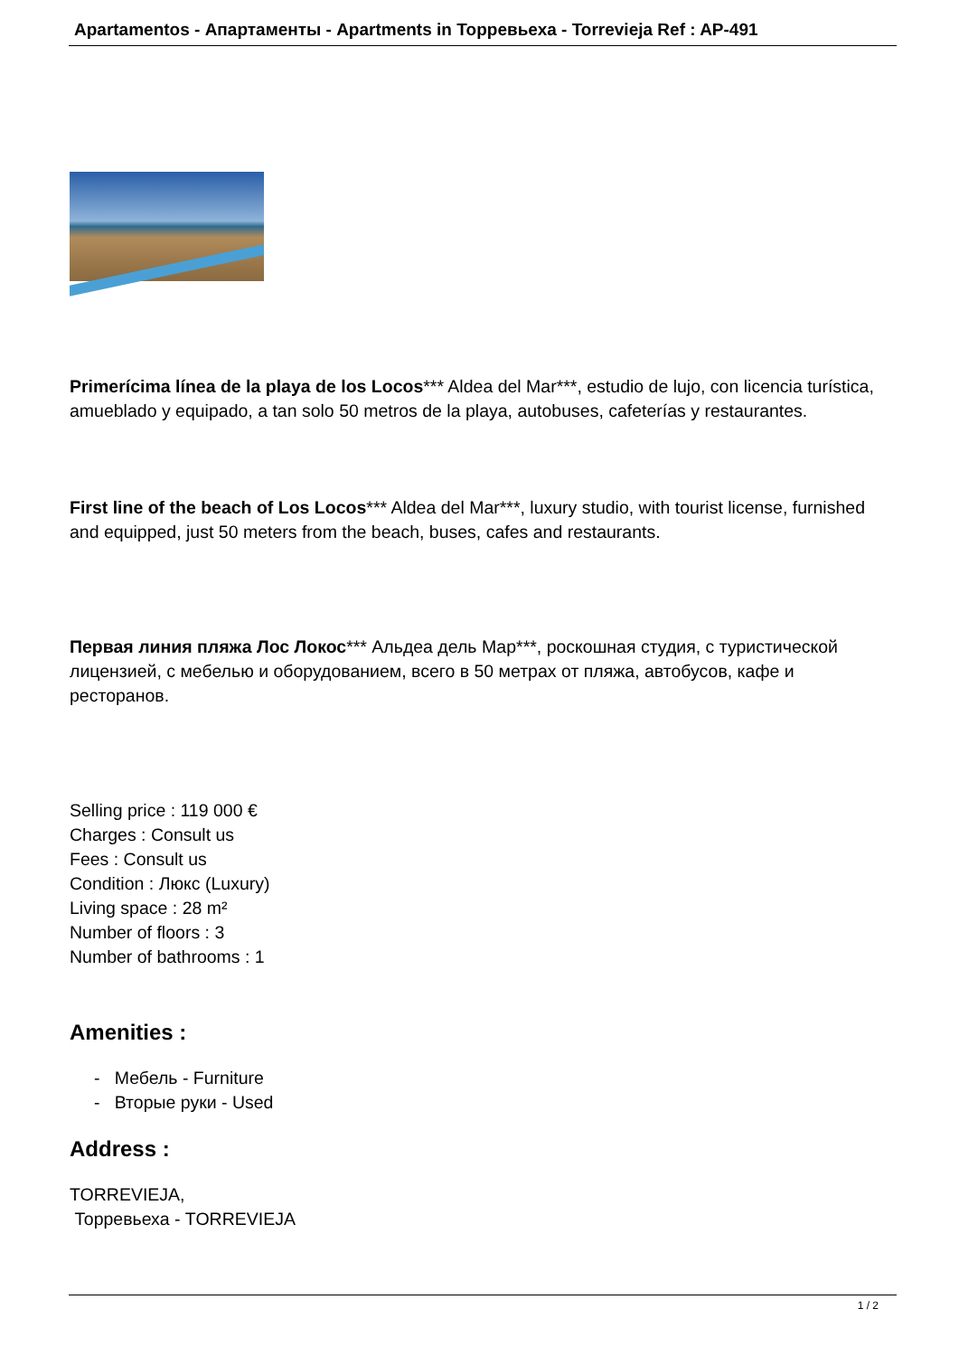Apartamentos - Апартаменты - Apartments in Торревьеха - Torrevieja Ref : AP-491
Primerícima línea de la playa de los Locos*** Aldea del Mar***, estudio de lujo, con licencia turística, amueblado y equipado, a tan solo 50 metros de la playa, autobuses, cafeterías y restaurantes.
First line of the beach of Los Locos*** Aldea del Mar***, luxury studio, with tourist license, furnished and equipped, just 50 meters from the beach, buses, cafes and restaurants.
Первая линия пляжа Лос Локос*** Альдеа дель Мар***, роскошная студия, с туристической лицензией, с мебелью и оборудованием, всего в 50 метрах от пляжа, автобусов, кафе и ресторанов.
Selling price : 119 000 €
Charges : Consult us
Fees : Consult us
Condition : Люкс (Luxury)
Living space : 28 m²
Number of floors : 3
Number of bathrooms : 1
Amenities :
- Мебель - Furniture
- Вторые руки - Used
Address :
TORREVIEJA,
Торревьеха - TORREVIEJA
1 / 2